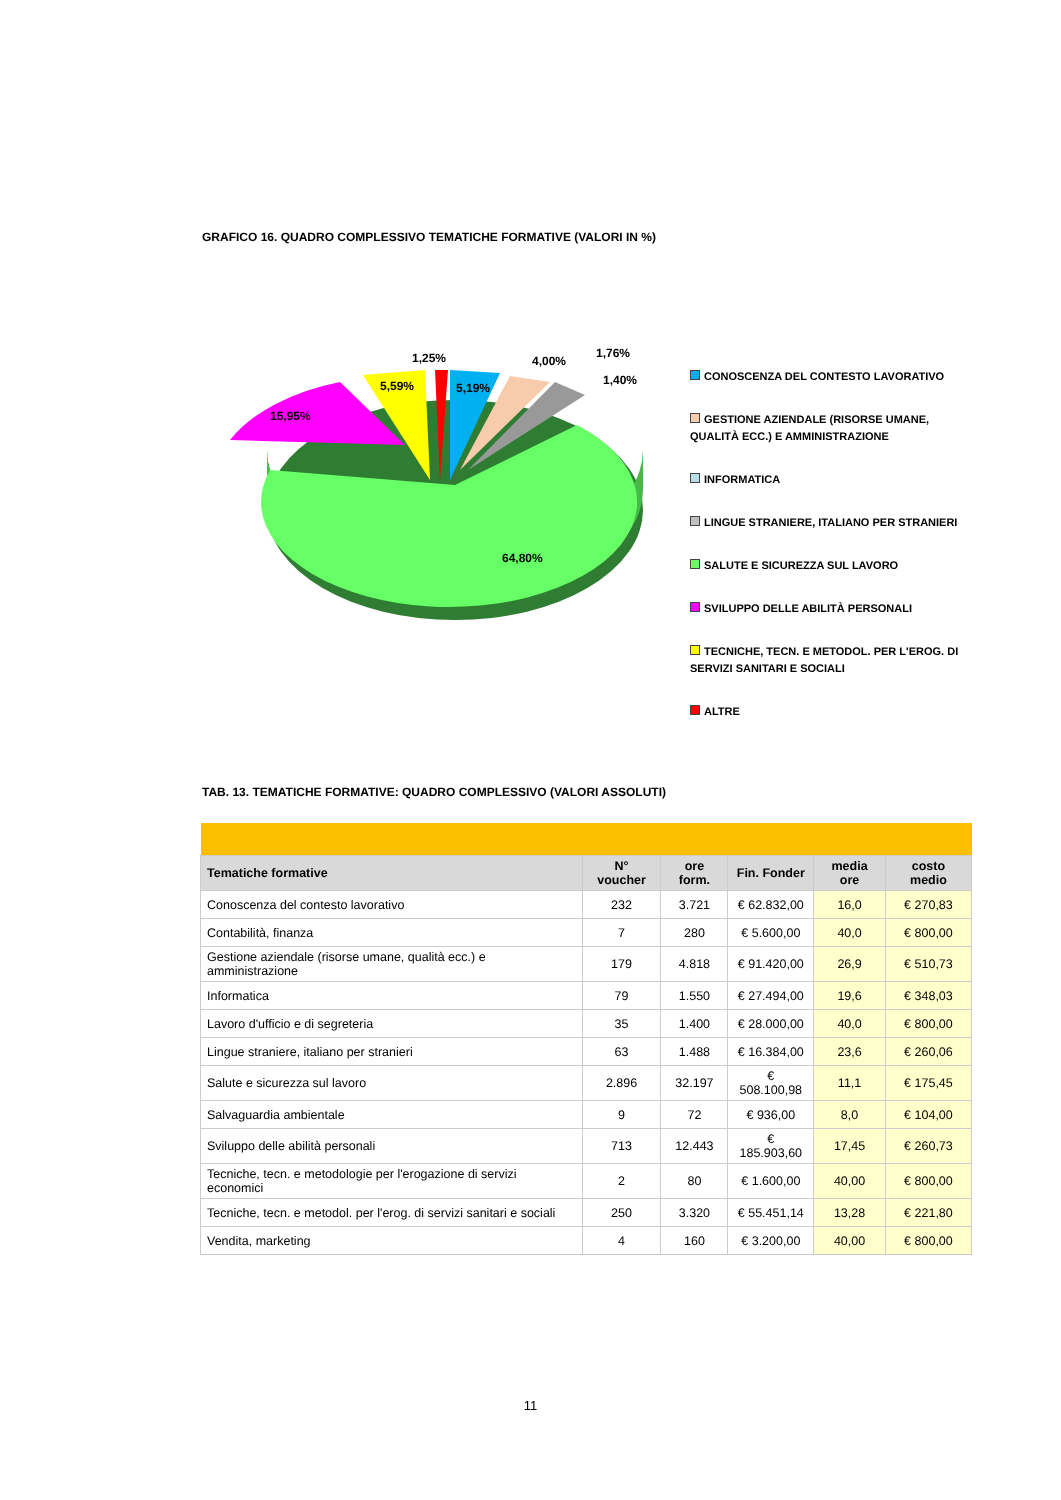GRAFICO 16. QUADRO COMPLESSIVO TEMATICHE FORMATIVE (VALORI IN %)
1,25%
4,00%
1,76%
1,40%
5,59%
5,19%
15,95%
64,80%
CONOSCENZA DEL CONTESTO LAVORATIVO
GESTIONE AZIENDALE (RISORSE UMANE, QUALITÀ ECC.) E AMMINISTRAZIONE
INFORMATICA
LINGUE STRANIERE, ITALIANO PER STRANIERI
SALUTE E SICUREZZA SUL LAVORO
SVILUPPO DELLE ABILITÀ PERSONALI
TECNICHE, TECN. E METODOL. PER L'EROG. DI SERVIZI SANITARI E SOCIALI
ALTRE
TAB. 13. TEMATICHE FORMATIVE: QUADRO COMPLESSIVO (VALORI ASSOLUTI)
| Tematiche formative | N° voucher | ore form. | Fin. Fonder | media ore | costo medio |
| --- | --- | --- | --- | --- | --- |
| Conoscenza del contesto lavorativo | 232 | 3.721 | € 62.832,00 | 16,0 | € 270,83 |
| Contabilità, finanza | 7 | 280 | € 5.600,00 | 40,0 | € 800,00 |
| Gestione aziendale (risorse umane, qualità ecc.) e amministrazione | 179 | 4.818 | € 91.420,00 | 26,9 | € 510,73 |
| Informatica | 79 | 1.550 | € 27.494,00 | 19,6 | € 348,03 |
| Lavoro d'ufficio e di segreteria | 35 | 1.400 | € 28.000,00 | 40,0 | € 800,00 |
| Lingue straniere, italiano per stranieri | 63 | 1.488 | € 16.384,00 | 23,6 | € 260,06 |
| Salute e sicurezza sul lavoro | 2.896 | 32.197 | € 508.100,98 | 11,1 | € 175,45 |
| Salvaguardia ambientale | 9 | 72 | € 936,00 | 8,0 | € 104,00 |
| Sviluppo delle abilità personali | 713 | 12.443 | € 185.903,60 | 17,45 | € 260,73 |
| Tecniche, tecn. e metodologie per l'erogazione di servizi economici | 2 | 80 | € 1.600,00 | 40,00 | € 800,00 |
| Tecniche, tecn. e metodol. per l'erog. di servizi sanitari e sociali | 250 | 3.320 | € 55.451,14 | 13,28 | € 221,80 |
| Vendita, marketing | 4 | 160 | € 3.200,00 | 40,00 | € 800,00 |
11